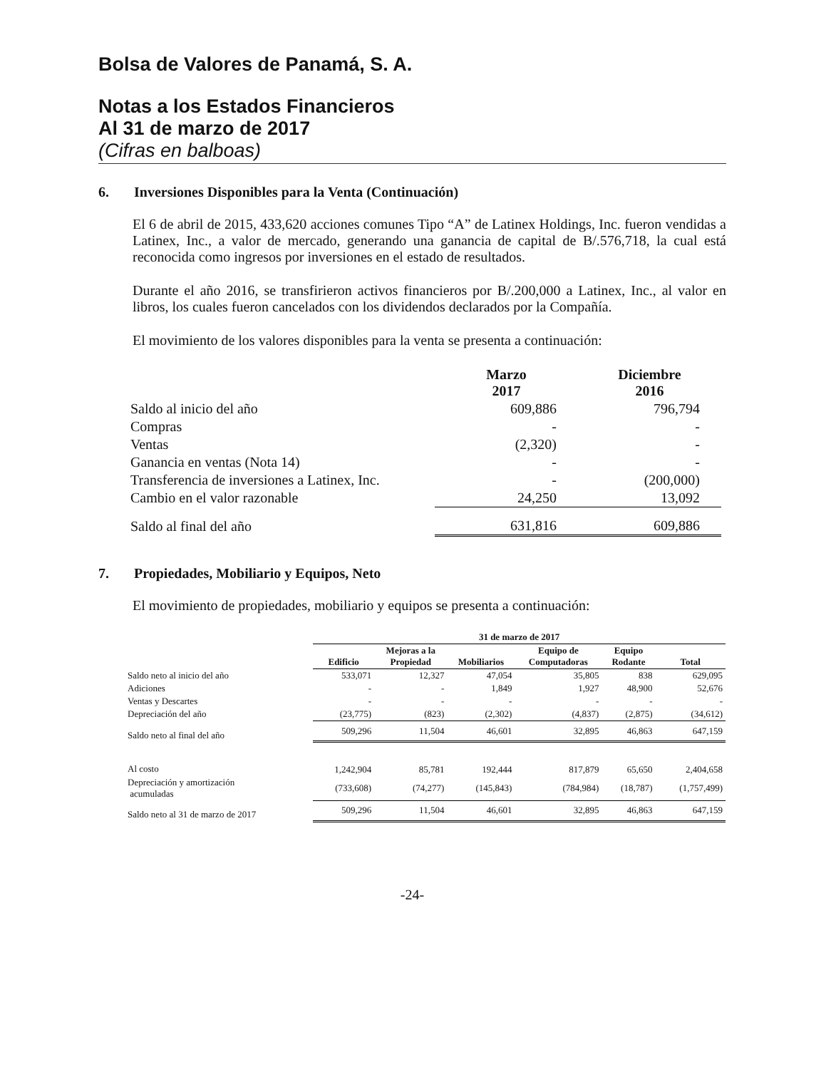Bolsa de Valores de Panamá, S. A.
Notas a los Estados Financieros
Al 31 de marzo de 2017
(Cifras en balboas)
6. Inversiones Disponibles para la Venta (Continuación)
El 6 de abril de 2015, 433,620 acciones comunes Tipo “A” de Latinex Holdings, Inc. fueron vendidas a Latinex, Inc., a valor de mercado, generando una ganancia de capital de B/.576,718, la cual está reconocida como ingresos por inversiones en el estado de resultados.
Durante el año 2016, se transfirieron activos financieros por B/.200,000 a Latinex, Inc., al valor en libros, los cuales fueron cancelados con los dividendos declarados por la Compañía.
El movimiento de los valores disponibles para la venta se presenta a continuación:
| | Marzo 2017 | Diciembre 2016 |
| --- | --- | --- |
| Saldo al inicio del año | 609,886 | 796,794 |
| Compras | - | - |
| Ventas | (2,320) | - |
| Ganancia en ventas (Nota 14) | - | - |
| Transferencia de inversiones a Latinex, Inc. | - | (200,000) |
| Cambio en el valor razonable | 24,250 | 13,092 |
| Saldo al final del año | 631,816 | 609,886 |
7. Propiedades, Mobiliario y Equipos, Neto
El movimiento de propiedades, mobiliario y equipos se presenta a continuación:
| | 31 de marzo de 2017 | | | | | |
| --- | --- | --- | --- | --- | --- | --- |
| | Edificio | Mejoras a la Propiedad | Mobiliarios | Equipo de Computadoras | Equipo Rodante | Total |
| Saldo neto al inicio del año | 533,071 | 12,327 | 47,054 | 35,805 | 838 | 629,095 |
| Adiciones | - | - | 1,849 | 1,927 | 48,900 | 52,676 |
| Ventas y Descartes | - | - | - | - | - | - |
| Depreciación del año | (23,775) | (823) | (2,302) | (4,837) | (2,875) | (34,612) |
| Saldo neto al final del año | 509,296 | 11,504 | 46,601 | 32,895 | 46,863 | 647,159 |
| Al costo | 1,242,904 | 85,781 | 192,444 | 817,879 | 65,650 | 2,404,658 |
| Depreciación y amortización acumuladas | (733,608) | (74,277) | (145,843) | (784,984) | (18,787) | (1,757,499) |
| Saldo neto al 31 de marzo de 2017 | 509,296 | 11,504 | 46,601 | 32,895 | 46,863 | 647,159 |
-24-